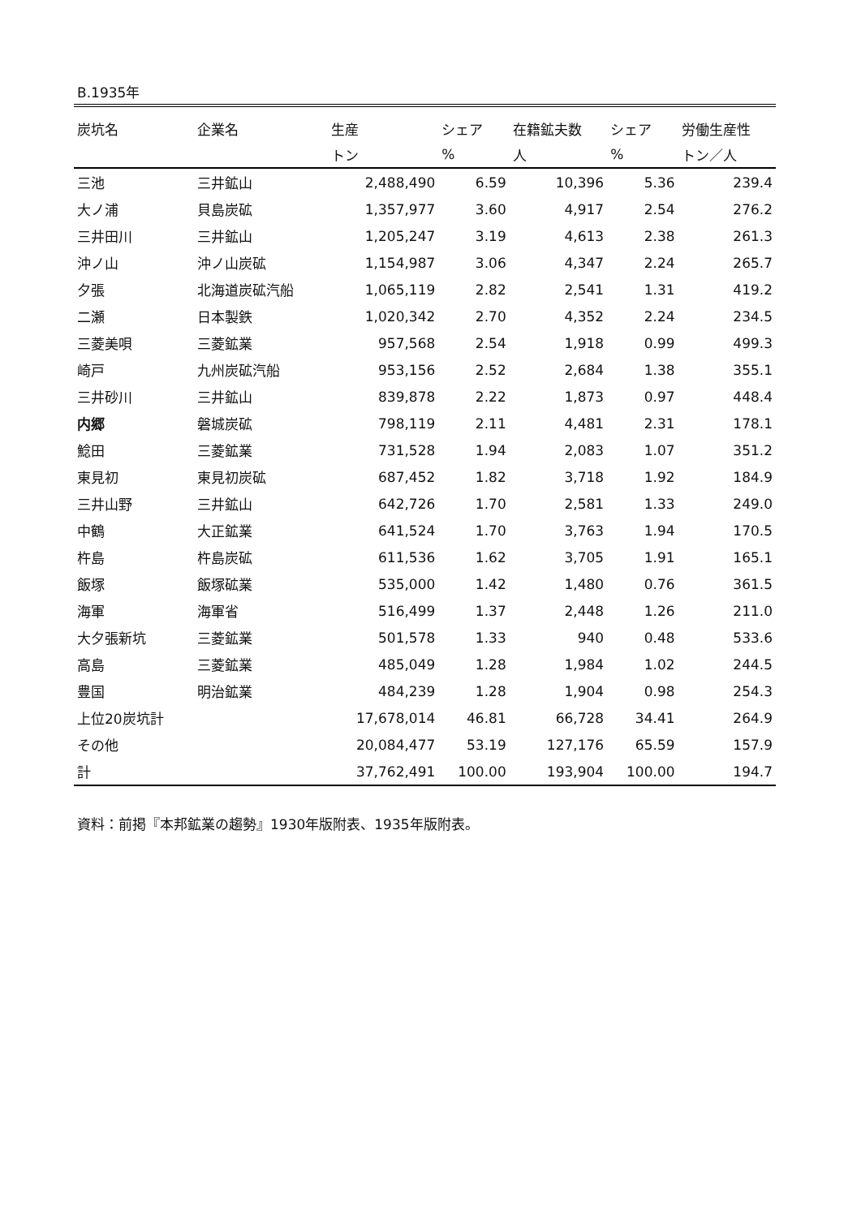B.1935年
| 炭坑名 | 企業名 | 生産 | シェア | 在籍鉱夫数 | シェア | 労働生産性 |
| --- | --- | --- | --- | --- | --- | --- |
| | | トン | % | 人 | % | トン／人 |
| 三池 | 三井鉱山 | 2,488,490 | 6.59 | 10,396 | 5.36 | 239.4 |
| 大ノ浦 | 貝島炭砿 | 1,357,977 | 3.60 | 4,917 | 2.54 | 276.2 |
| 三井田川 | 三井鉱山 | 1,205,247 | 3.19 | 4,613 | 2.38 | 261.3 |
| 沖ノ山 | 沖ノ山炭砿 | 1,154,987 | 3.06 | 4,347 | 2.24 | 265.7 |
| 夕張 | 北海道炭砿汽船 | 1,065,119 | 2.82 | 2,541 | 1.31 | 419.2 |
| 二瀬 | 日本製鉄 | 1,020,342 | 2.70 | 4,352 | 2.24 | 234.5 |
| 三菱美唄 | 三菱鉱業 | 957,568 | 2.54 | 1,918 | 0.99 | 499.3 |
| 崎戸 | 九州炭砿汽船 | 953,156 | 2.52 | 2,684 | 1.38 | 355.1 |
| 三井砂川 | 三井鉱山 | 839,878 | 2.22 | 1,873 | 0.97 | 448.4 |
| 内郷 | 磐城炭砿 | 798,119 | 2.11 | 4,481 | 2.31 | 178.1 |
| 鯰田 | 三菱鉱業 | 731,528 | 1.94 | 2,083 | 1.07 | 351.2 |
| 東見初 | 東見初炭砿 | 687,452 | 1.82 | 3,718 | 1.92 | 184.9 |
| 三井山野 | 三井鉱山 | 642,726 | 1.70 | 2,581 | 1.33 | 249.0 |
| 中鶴 | 大正鉱業 | 641,524 | 1.70 | 3,763 | 1.94 | 170.5 |
| 杵島 | 杵島炭砿 | 611,536 | 1.62 | 3,705 | 1.91 | 165.1 |
| 飯塚 | 飯塚砿業 | 535,000 | 1.42 | 1,480 | 0.76 | 361.5 |
| 海軍 | 海軍省 | 516,499 | 1.37 | 2,448 | 1.26 | 211.0 |
| 大夕張新坑 | 三菱鉱業 | 501,578 | 1.33 | 940 | 0.48 | 533.6 |
| 高島 | 三菱鉱業 | 485,049 | 1.28 | 1,984 | 1.02 | 244.5 |
| 豊国 | 明治鉱業 | 484,239 | 1.28 | 1,904 | 0.98 | 254.3 |
| 上位20炭坑計 | | 17,678,014 | 46.81 | 66,728 | 34.41 | 264.9 |
| その他 | | 20,084,477 | 53.19 | 127,176 | 65.59 | 157.9 |
| 計 | | 37,762,491 | 100.00 | 193,904 | 100.00 | 194.7 |
資料：前掲『本邦鉱業の趨勢』1930年版附表、1935年版附表。